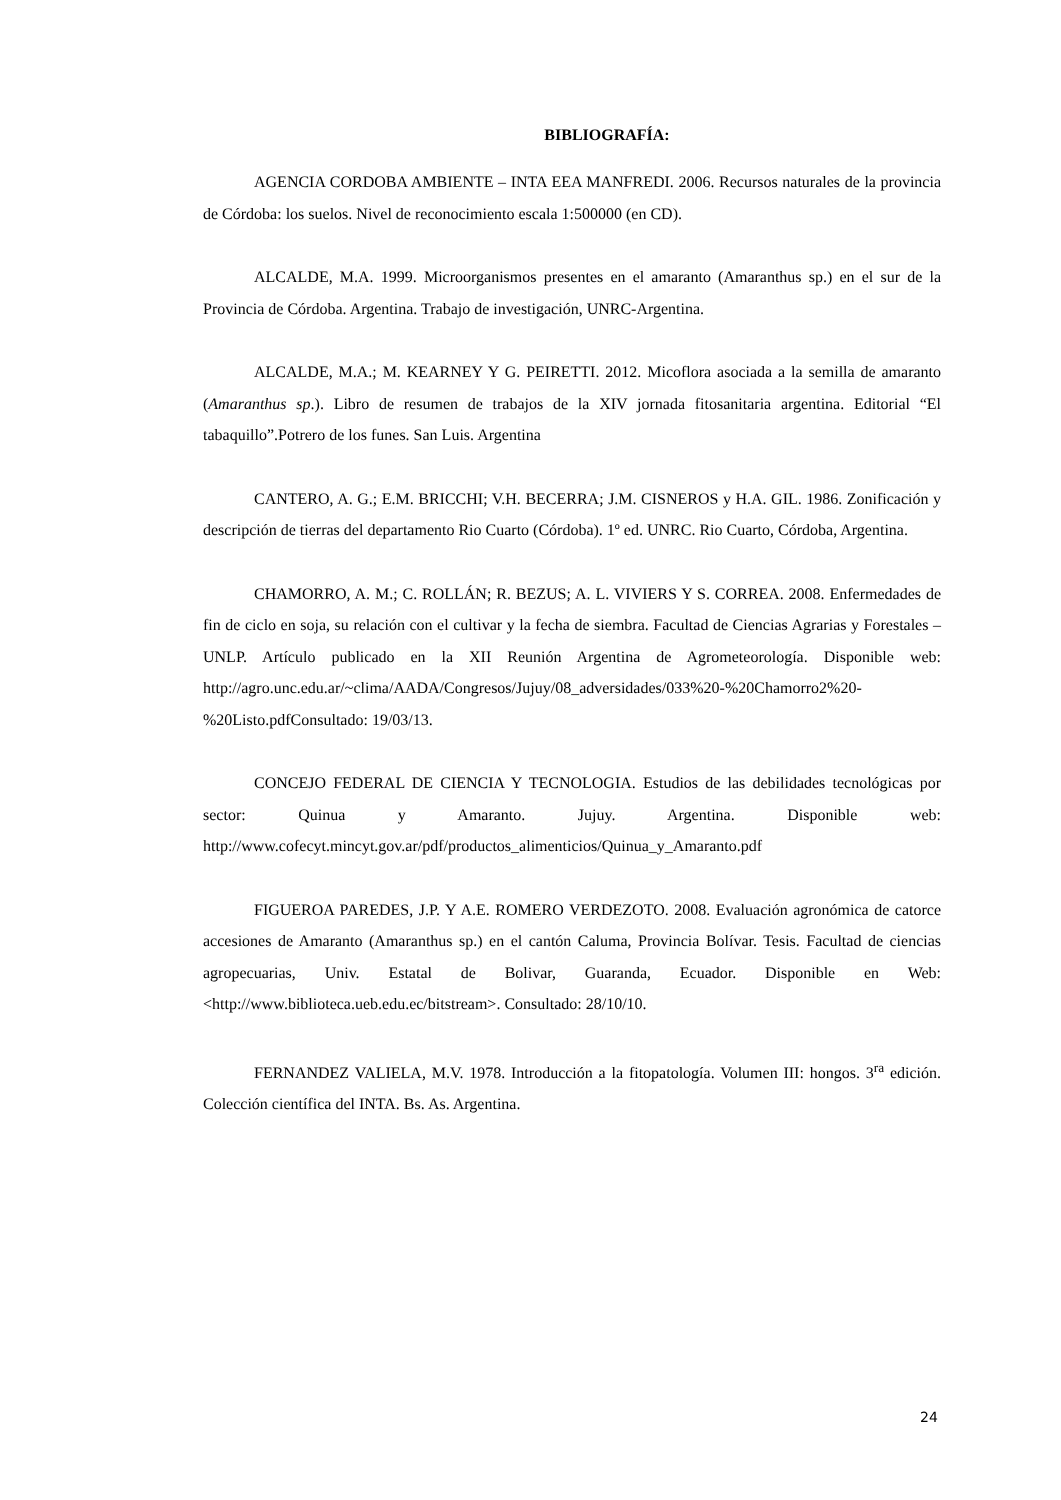BIBLIOGRAFÍA:
AGENCIA CORDOBA AMBIENTE – INTA EEA MANFREDI. 2006. Recursos naturales de la provincia de Córdoba: los suelos. Nivel de reconocimiento escala 1:500000 (en CD).
ALCALDE, M.A. 1999. Microorganismos presentes en el amaranto (Amaranthus sp.) en el sur de la Provincia de Córdoba. Argentina. Trabajo de investigación, UNRC-Argentina.
ALCALDE, M.A.; M. KEARNEY Y G. PEIRETTI. 2012. Micoflora asociada a la semilla de amaranto (Amaranthus sp.). Libro de resumen de trabajos de la XIV jornada fitosanitaria argentina. Editorial “El tabaquillo”.Potrero de los funes. San Luis. Argentina
CANTERO, A. G.; E.M. BRICCHI; V.H. BECERRA; J.M. CISNEROS y H.A. GIL. 1986. Zonificación y descripción de tierras del departamento Rio Cuarto (Córdoba). 1º ed. UNRC. Rio Cuarto, Córdoba, Argentina.
CHAMORRO, A. M.; C. ROLLÁN; R. BEZUS; A. L. VIVIERS Y S. CORREA. 2008. Enfermedades de fin de ciclo en soja, su relación con el cultivar y la fecha de siembra. Facultad de Ciencias Agrarias y Forestales – UNLP. Artículo publicado en la XII Reunión Argentina de Agrometeorología. Disponible web: http://agro.unc.edu.ar/~clima/AADA/Congresos/Jujuy/08_adversidades/033%20-%20Chamorro2%20-%20Listo.pdfConsultado: 19/03/13.
CONCEJO FEDERAL DE CIENCIA Y TECNOLOGIA. Estudios de las debilidades tecnológicas por sector: Quinua y Amaranto. Jujuy. Argentina. Disponible web: http://www.cofecyt.mincyt.gov.ar/pdf/productos_alimenticios/Quinua_y_Amaranto.pdf
FIGUEROA PAREDES, J.P. Y A.E. ROMERO VERDEZOTO. 2008. Evaluación agronómica de catorce accesiones de Amaranto (Amaranthus sp.) en el cantón Caluma, Provincia Bolívar. Tesis. Facultad de ciencias agropecuarias, Univ. Estatal de Bolivar, Guaranda, Ecuador. Disponible en Web: <http://www.biblioteca.ueb.edu.ec/bitstream>. Consultado: 28/10/10.
FERNANDEZ VALIELA, M.V. 1978. Introducción a la fitopatología. Volumen III: hongos. 3<sup>ra</sup> edición. Colección científica del INTA. Bs. As. Argentina.
24